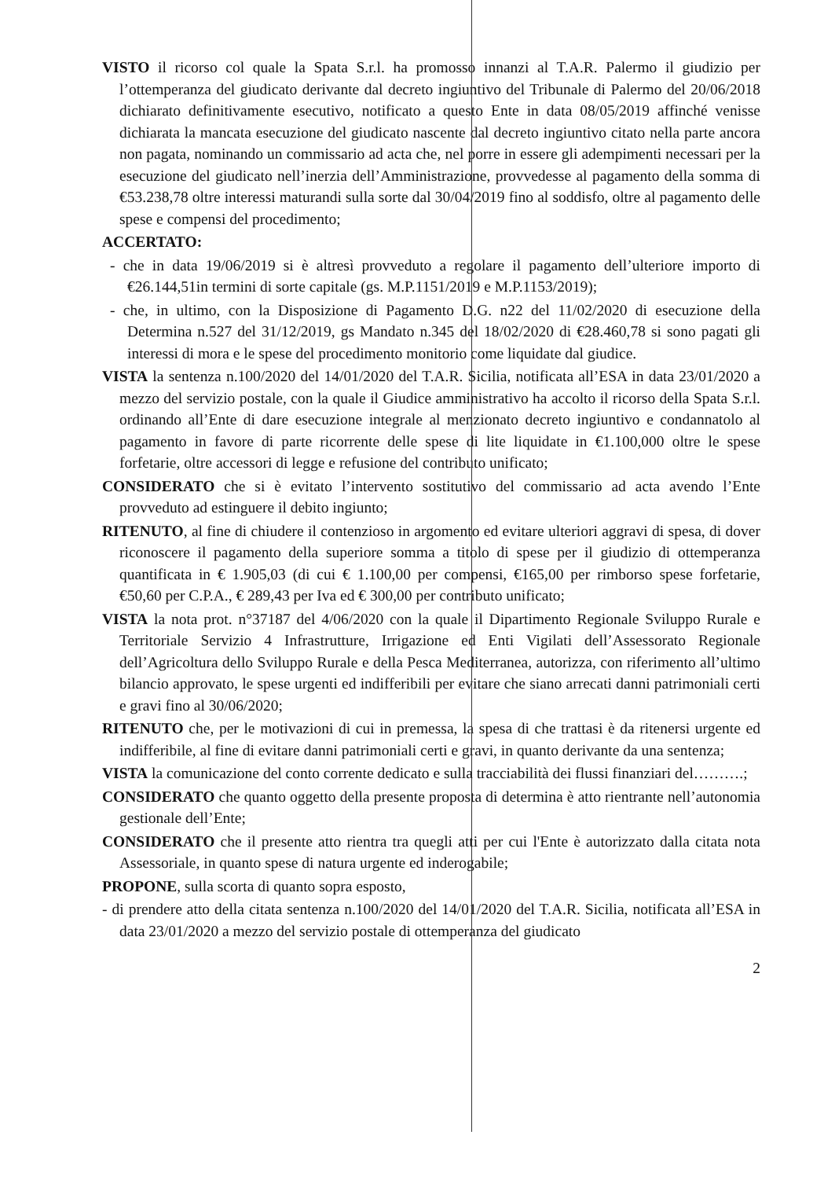VISTO il ricorso col quale la Spata S.r.l. ha promosso innanzi al T.A.R. Palermo il giudizio per l’ottemperanza del giudicato derivante dal decreto ingiuntivo del Tribunale di Palermo del 20/06/2018 dichiarato definitivamente esecutivo, notificato a questo Ente in data 08/05/2019 affinché venisse dichiarata la mancata esecuzione del giudicato nascente dal decreto ingiuntivo citato nella parte ancora non pagata, nominando un commissario ad acta che, nel porre in essere gli adempimenti necessari per la esecuzione del giudicato nell’inerzia dell’Amministrazione, provvedesse al pagamento della somma di €53.238,78 oltre interessi maturandi sulla sorte dal 30/04/2019 fino al soddisfo, oltre al pagamento delle spese e compensi del procedimento;
ACCERTATO:
- che in data 19/06/2019 si è altresì provveduto a regolare il pagamento dell’ulteriore importo di €26.144,51in termini di sorte capitale (gs. M.P.1151/2019 e M.P.1153/2019);
- che, in ultimo, con la Disposizione di Pagamento D.G. n22 del 11/02/2020 di esecuzione della Determina n.527 del 31/12/2019, gs Mandato n.345 del 18/02/2020 di €28.460,78 si sono pagati gli interessi di mora e le spese del procedimento monitorio come liquidate dal giudice.
VISTA la sentenza n.100/2020 del 14/01/2020 del T.A.R. Sicilia, notificata all’ESA in data 23/01/2020 a mezzo del servizio postale, con la quale il Giudice amministrativo ha accolto il ricorso della Spata S.r.l. ordinando all’Ente di dare esecuzione integrale al menzionato decreto ingiuntivo e condannatolo al pagamento in favore di parte ricorrente delle spese di lite liquidate in €1.100,000 oltre le spese forfetarie, oltre accessori di legge e refusione del contributo unificato;
CONSIDERATO che si è evitato l’intervento sostitutivo del commissario ad acta avendo l’Ente provveduto ad estinguere il debito ingiunto;
RITENUTO, al fine di chiudere il contenzioso in argomento ed evitare ulteriori aggravi di spesa, di dover riconoscere il pagamento della superiore somma a titolo di spese per il giudizio di ottemperanza quantificata in € 1.905,03 (di cui € 1.100,00 per compensi, €165,00 per rimborso spese forfetarie, €50,60 per C.P.A., € 289,43 per Iva ed € 300,00 per contributo unificato;
VISTA la nota prot. n°37187 del 4/06/2020 con la quale il Dipartimento Regionale Sviluppo Rurale e Territoriale Servizio 4 Infrastrutture, Irrigazione ed Enti Vigilati dell’Assessorato Regionale dell’Agricoltura dello Sviluppo Rurale e della Pesca Mediterranea, autorizza, con riferimento all’ultimo bilancio approvato, le spese urgenti ed indifferibili per evitare che siano arrecati danni patrimoniali certi e gravi fino al 30/06/2020;
RITENUTO che, per le motivazioni di cui in premessa, la spesa di che trattasi è da ritenersi urgente ed indifferibile, al fine di evitare danni patrimoniali certi e gravi, in quanto derivante da una sentenza;
VISTA la comunicazione del conto corrente dedicato e sulla tracciabilità dei flussi finanziari del……….;
CONSIDERATO che quanto oggetto della presente proposta di determina è atto rientrante nell’autonomia gestionale dell’Ente;
CONSIDERATO che il presente atto rientra tra quegli atti per cui l'Ente è autorizzato dalla citata nota Assessoriale, in quanto spese di natura urgente ed inderogabile;
PROPONE, sulla scorta di quanto sopra esposto,
- di prendere atto della citata sentenza n.100/2020 del 14/01/2020 del T.A.R. Sicilia, notificata all’ESA in data 23/01/2020 a mezzo del servizio postale di ottemperanza del giudicato
2